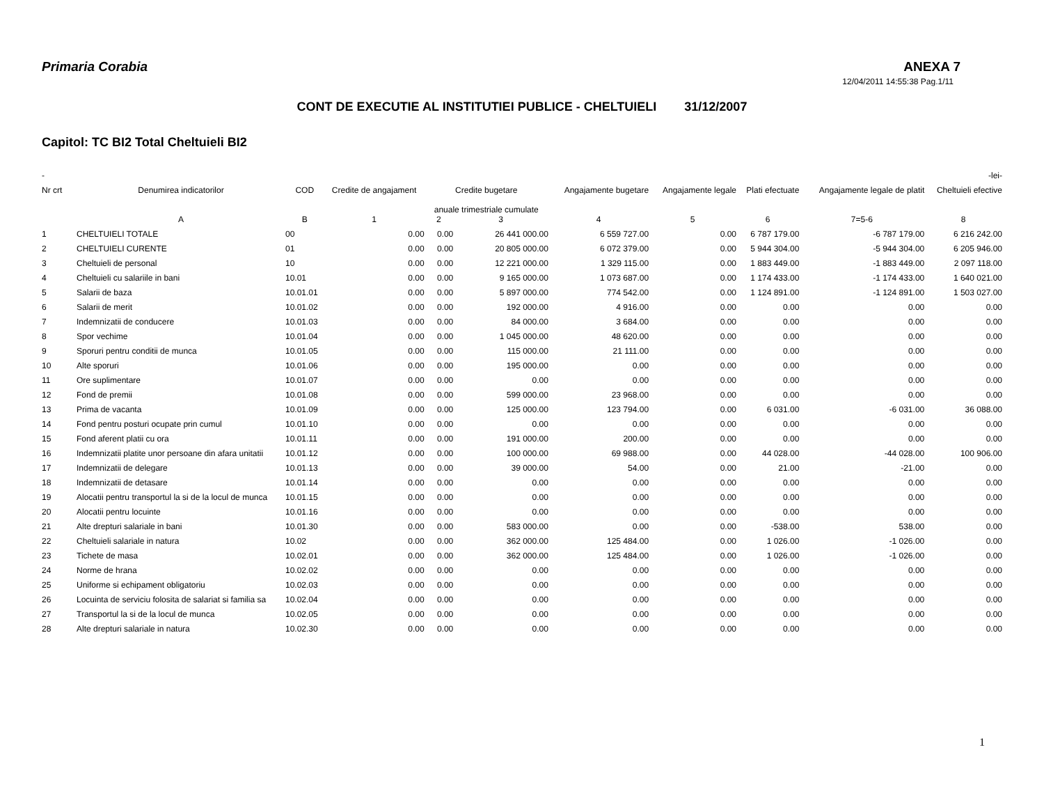Primaria Corabia ANEXA 7
12/04/2011 14:55:38 Pag.1/11
CONT DE EXECUTIE AL INSTITUTIEI PUBLICE - CHELTUIELI 31/12/2007
Capitol: TC BI2 Total Cheltuieli BI2
| - | | | | | | | | | | | -lei- |
| --- | --- | --- | --- | --- | --- | --- | --- | --- | --- | --- | --- |
| Nr crt | Denumirea indicatorilor | COD | Credite de angajament | Credite bugetare anuale trimestriale cumulate | | Angajamente bugetare | Angajamente legale | Plati efectuate | Angajamente legale de platit | Cheltuieli efective | |
| | A | B | 1 | 2 | 3 | 4 | 5 | 6 | 7=5-6 | 8 | |
| 1 | CHELTUIELI TOTALE | 00 | 0.00 | 0.00 | 26 441 000.00 | 6 559 727.00 | 0.00 | 6 787 179.00 | -6 787 179.00 | 6 216 242.00 | |
| 2 | CHELTUIELI CURENTE | 01 | 0.00 | 0.00 | 20 805 000.00 | 6 072 379.00 | 0.00 | 5 944 304.00 | -5 944 304.00 | 6 205 946.00 | |
| 3 | Cheltuieli de personal | 10 | 0.00 | 0.00 | 12 221 000.00 | 1 329 115.00 | 0.00 | 1 883 449.00 | -1 883 449.00 | 2 097 118.00 | |
| 4 | Cheltuieli cu salariile in bani | 10.01 | 0.00 | 0.00 | 9 165 000.00 | 1 073 687.00 | 0.00 | 1 174 433.00 | -1 174 433.00 | 1 640 021.00 | |
| 5 | Salarii de baza | 10.01.01 | 0.00 | 0.00 | 5 897 000.00 | 774 542.00 | 0.00 | 1 124 891.00 | -1 124 891.00 | 1 503 027.00 | |
| 6 | Salarii de merit | 10.01.02 | 0.00 | 0.00 | 192 000.00 | 4 916.00 | 0.00 | 0.00 | 0.00 | 0.00 | |
| 7 | Indemnizatii de conducere | 10.01.03 | 0.00 | 0.00 | 84 000.00 | 3 684.00 | 0.00 | 0.00 | 0.00 | 0.00 | |
| 8 | Spor vechime | 10.01.04 | 0.00 | 0.00 | 1 045 000.00 | 48 620.00 | 0.00 | 0.00 | 0.00 | 0.00 | |
| 9 | Sporuri pentru conditii de munca | 10.01.05 | 0.00 | 0.00 | 115 000.00 | 21 111.00 | 0.00 | 0.00 | 0.00 | 0.00 | |
| 10 | Alte sporuri | 10.01.06 | 0.00 | 0.00 | 195 000.00 | 0.00 | 0.00 | 0.00 | 0.00 | 0.00 | |
| 11 | Ore suplimentare | 10.01.07 | 0.00 | 0.00 | 0.00 | 0.00 | 0.00 | 0.00 | 0.00 | 0.00 | |
| 12 | Fond de premii | 10.01.08 | 0.00 | 0.00 | 599 000.00 | 23 968.00 | 0.00 | 0.00 | 0.00 | 0.00 | |
| 13 | Prima de vacanta | 10.01.09 | 0.00 | 0.00 | 125 000.00 | 123 794.00 | 0.00 | 6 031.00 | -6 031.00 | 36 088.00 | |
| 14 | Fond pentru posturi ocupate prin cumul | 10.01.10 | 0.00 | 0.00 | 0.00 | 0.00 | 0.00 | 0.00 | 0.00 | 0.00 | |
| 15 | Fond aferent platii cu ora | 10.01.11 | 0.00 | 0.00 | 191 000.00 | 200.00 | 0.00 | 0.00 | 0.00 | 0.00 | |
| 16 | Indemnizatii platite unor persoane din afara unitatii | 10.01.12 | 0.00 | 0.00 | 100 000.00 | 69 988.00 | 0.00 | 44 028.00 | -44 028.00 | 100 906.00 | |
| 17 | Indemnizatii de delegare | 10.01.13 | 0.00 | 0.00 | 39 000.00 | 54.00 | 0.00 | 21.00 | -21.00 | 0.00 | |
| 18 | Indemnizatii de detasare | 10.01.14 | 0.00 | 0.00 | 0.00 | 0.00 | 0.00 | 0.00 | 0.00 | 0.00 | |
| 19 | Alocatii pentru transportul la si de la locul de munca | 10.01.15 | 0.00 | 0.00 | 0.00 | 0.00 | 0.00 | 0.00 | 0.00 | 0.00 | |
| 20 | Alocatii pentru locuinte | 10.01.16 | 0.00 | 0.00 | 0.00 | 0.00 | 0.00 | 0.00 | 0.00 | 0.00 | |
| 21 | Alte drepturi salariale in bani | 10.01.30 | 0.00 | 0.00 | 583 000.00 | 0.00 | 0.00 | -538.00 | 538.00 | 0.00 | |
| 22 | Cheltuieli salariale in natura | 10.02 | 0.00 | 0.00 | 362 000.00 | 125 484.00 | 0.00 | 1 026.00 | -1 026.00 | 0.00 | |
| 23 | Tichete de masa | 10.02.01 | 0.00 | 0.00 | 362 000.00 | 125 484.00 | 0.00 | 1 026.00 | -1 026.00 | 0.00 | |
| 24 | Norme de hrana | 10.02.02 | 0.00 | 0.00 | 0.00 | 0.00 | 0.00 | 0.00 | 0.00 | 0.00 | |
| 25 | Uniforme si echipament obligatoriu | 10.02.03 | 0.00 | 0.00 | 0.00 | 0.00 | 0.00 | 0.00 | 0.00 | 0.00 | |
| 26 | Locuinta de serviciu folosita de salariat si familia sa | 10.02.04 | 0.00 | 0.00 | 0.00 | 0.00 | 0.00 | 0.00 | 0.00 | 0.00 | |
| 27 | Transportul la si de la locul de munca | 10.02.05 | 0.00 | 0.00 | 0.00 | 0.00 | 0.00 | 0.00 | 0.00 | 0.00 | |
| 28 | Alte drepturi salariale in natura | 10.02.30 | 0.00 | 0.00 | 0.00 | 0.00 | 0.00 | 0.00 | 0.00 | 0.00 | |
1